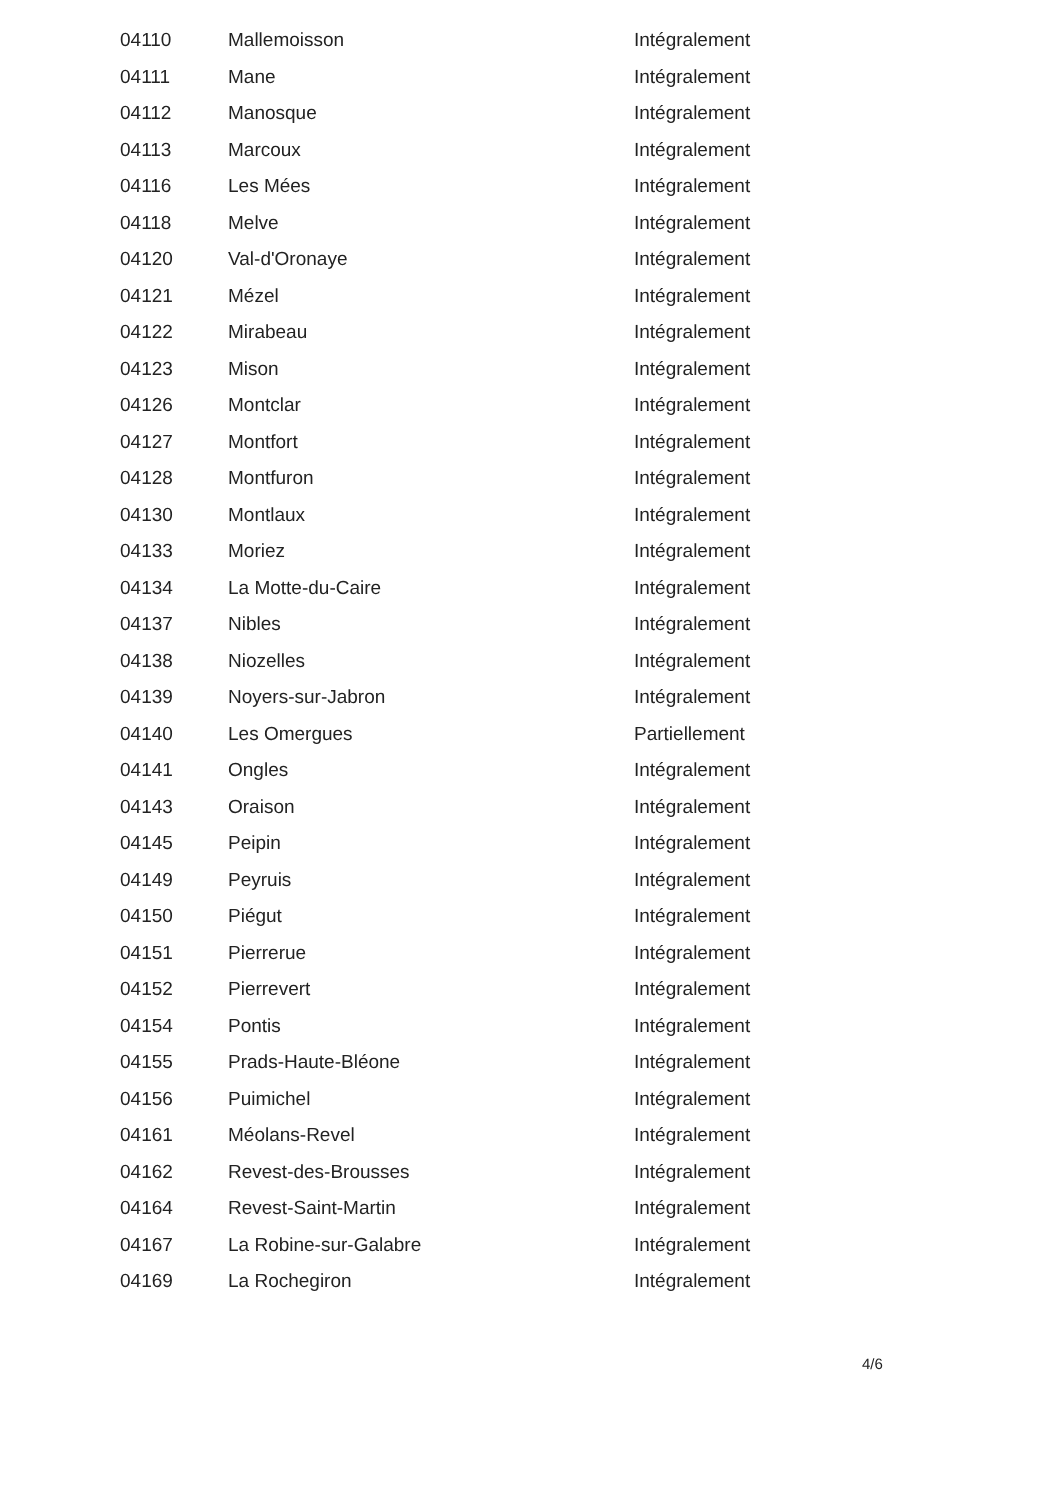| 04110 | Mallemoisson | Intégralement |
| 04111 | Mane | Intégralement |
| 04112 | Manosque | Intégralement |
| 04113 | Marcoux | Intégralement |
| 04116 | Les Mées | Intégralement |
| 04118 | Melve | Intégralement |
| 04120 | Val-d'Oronaye | Intégralement |
| 04121 | Mézel | Intégralement |
| 04122 | Mirabeau | Intégralement |
| 04123 | Mison | Intégralement |
| 04126 | Montclar | Intégralement |
| 04127 | Montfort | Intégralement |
| 04128 | Montfuron | Intégralement |
| 04130 | Montlaux | Intégralement |
| 04133 | Moriez | Intégralement |
| 04134 | La Motte-du-Caire | Intégralement |
| 04137 | Nibles | Intégralement |
| 04138 | Niozelles | Intégralement |
| 04139 | Noyers-sur-Jabron | Intégralement |
| 04140 | Les Omergues | Partiellement |
| 04141 | Ongles | Intégralement |
| 04143 | Oraison | Intégralement |
| 04145 | Peipin | Intégralement |
| 04149 | Peyruis | Intégralement |
| 04150 | Piégut | Intégralement |
| 04151 | Pierrerue | Intégralement |
| 04152 | Pierrevert | Intégralement |
| 04154 | Pontis | Intégralement |
| 04155 | Prads-Haute-Bléone | Intégralement |
| 04156 | Puimichel | Intégralement |
| 04161 | Méolans-Revel | Intégralement |
| 04162 | Revest-des-Brousses | Intégralement |
| 04164 | Revest-Saint-Martin | Intégralement |
| 04167 | La Robine-sur-Galabre | Intégralement |
| 04169 | La Rochegiron | Intégralement |
4/6